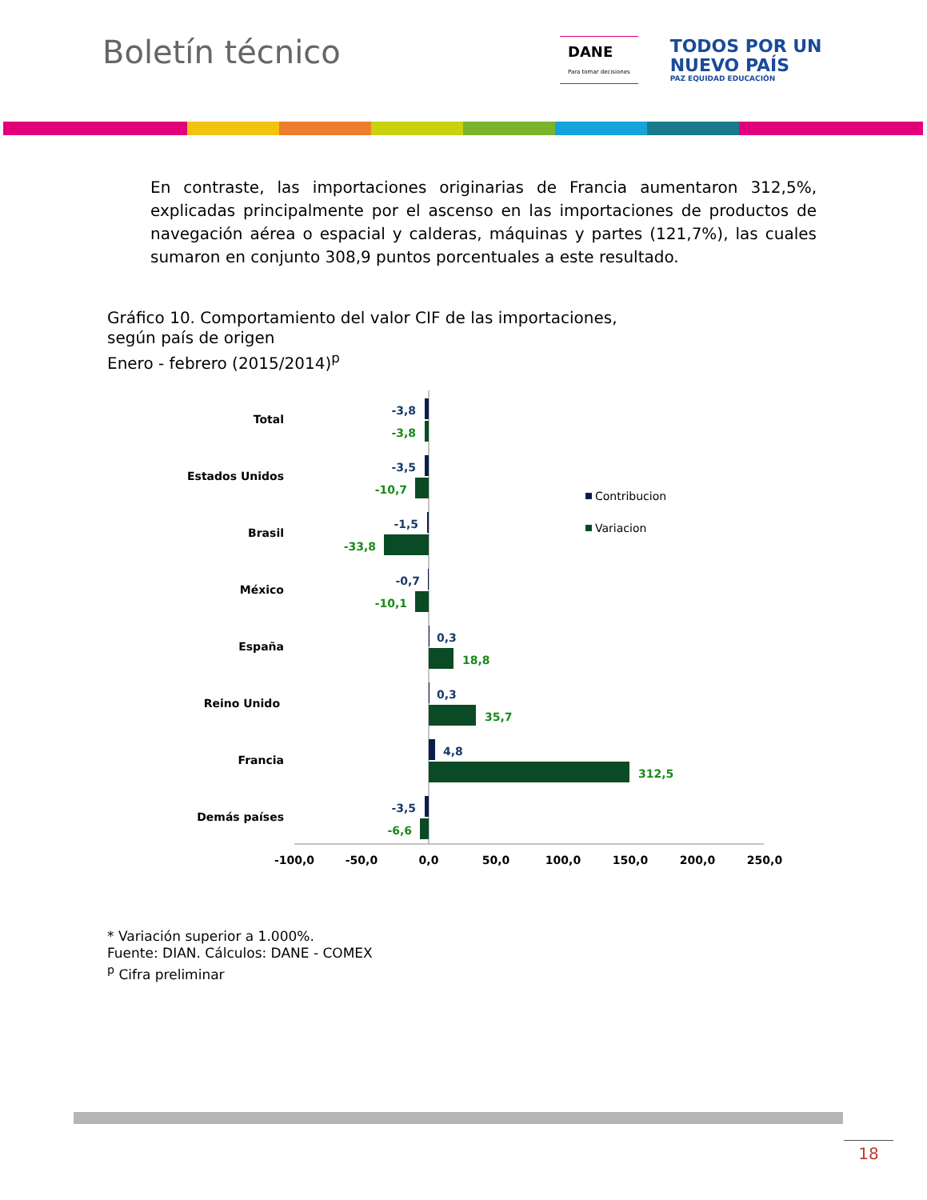Boletín técnico
DANE
Para tomar decisiones
TODOS POR UN
NUEVO PAÍS
PAZ EQUIDAD EDUCACIÓN
En contraste, las importaciones originarias de Francia aumentaron 312,5%, explicadas principalmente por el ascenso en las importaciones de productos de navegación aérea o espacial y calderas, máquinas y partes (121,7%), las cuales sumaron en conjunto 308,9 puntos porcentuales a este resultado.
Gráfico 10. Comportamiento del valor CIF de las importaciones,
según país de origen
Enero - febrero (2015/2014)<sup>p</sup>
Total
Estados Unidos
Brasil
México
España
Reino Unido
Francia
Demás países
-3,8
-3,5
-1,5
-0,7
0,3
0,3
4,8
-3,5
-3,8
-10,7
-33,8
-10,1
18,8
35,7
312,5
-6,6
-100,0
-50,0
0,0
50,0
100,0
150,0
200,0
250,0
Contribucion
Variacion
* Variación superior a 1.000%.
Fuente: DIAN. Cálculos: DANE - COMEX
<sup>p</sup> Cifra preliminar
18